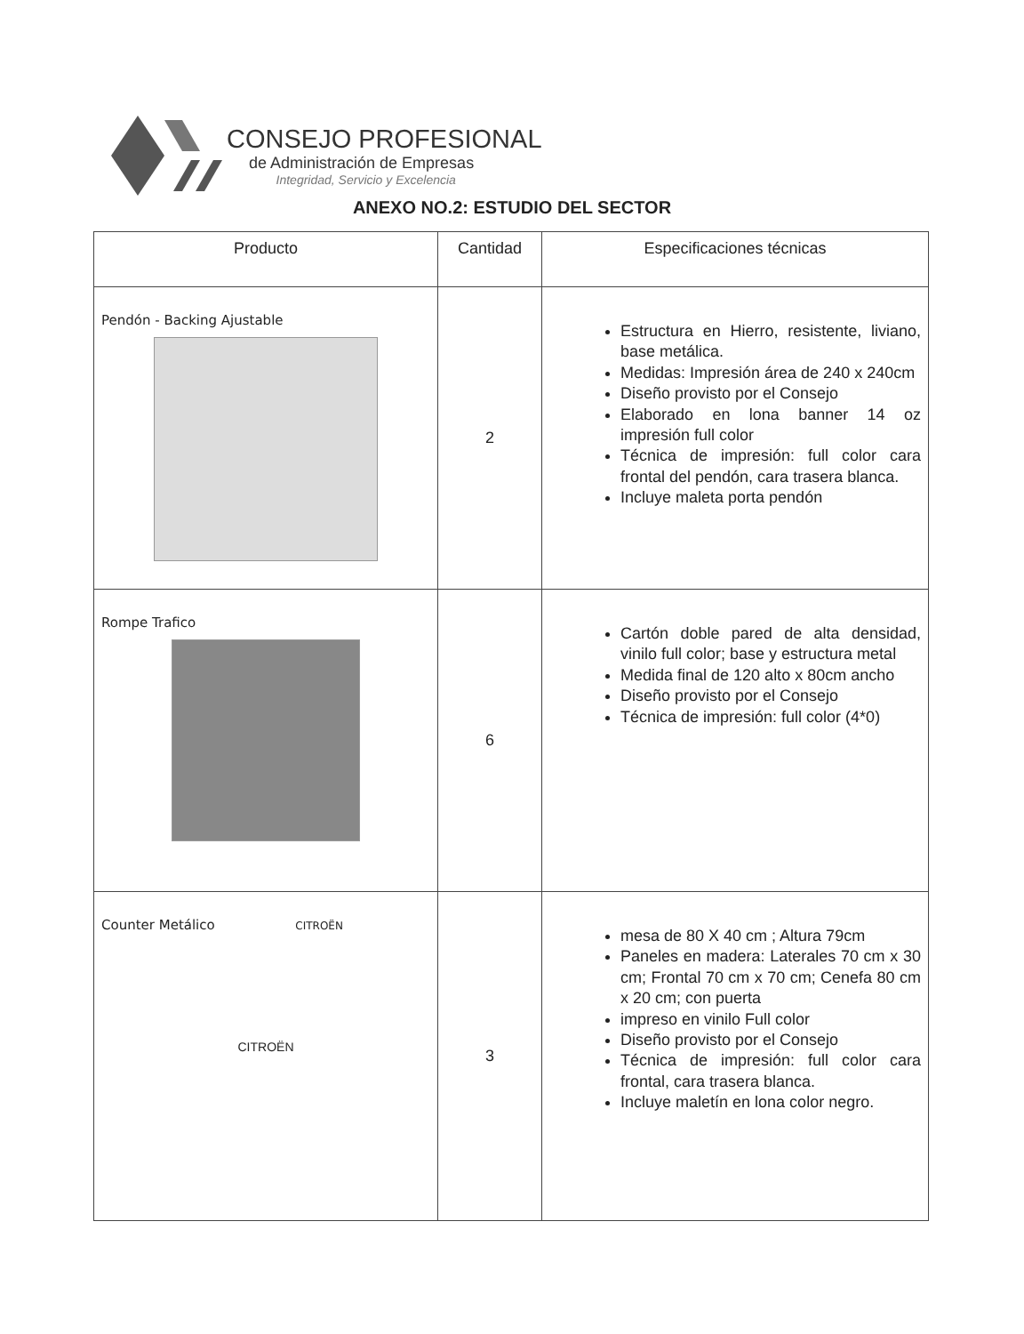CONSEJO PROFESIONAL
de Administración de Empresas
Integridad, Servicio y Excelencia
ANEXO NO.2: ESTUDIO DEL SECTOR
| Producto | Cantidad | Especificaciones técnicas |
| --- | --- | --- |
| Pendón - Backing Ajustable | 2 | Estructura en Hierro, resistente, liviano, base metálica. Medidas: Impresión área de 240 x 240cm Diseño provisto por el Consejo Elaborado en lona banner 14 oz impresión full color Técnica de impresión: full color cara frontal del pendón, cara trasera blanca. Incluye maleta porta pendón |
| Rompe Trafico | 6 | Cartón doble pared de alta densidad, vinilo full color; base y estructura metal Medida final de 120 alto x 80cm ancho Diseño provisto por el Consejo Técnica de impresión: full color (4*0) |
| Counter Metálico CITROËN CITROËN | 3 | mesa de 80 X 40 cm ; Altura 79cm Paneles en madera: Laterales 70 cm x 30 cm; Frontal 70 cm x 70 cm; Cenefa 80 cm x 20 cm; con puerta impreso en vinilo Full color Diseño provisto por el Consejo Técnica de impresión: full color cara frontal, cara trasera blanca. Incluye maletín en lona color negro. |